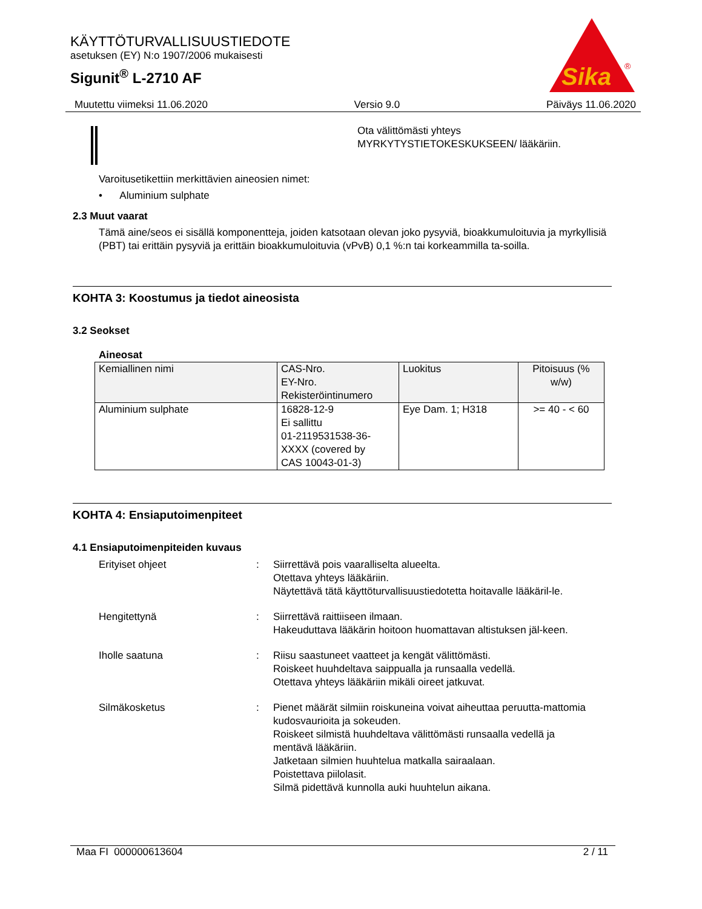KÄYTTÖTURVALLISUUSTIEDOTE
asetuksen (EY) N:o 1907/2006 mukaisesti
Sigunit<sup>®</sup> L-2710 AF
Sika
®
Muutettu viimeksi 11.06.2020 Versio 9.0 Päiväys 11.06.2020
Ota välittömästi yhteys
MYRKYTYSTIETOKESKUKSEEN/ lääkäriin.
Varoitusetikettiin merkittävien aineosien nimet:
• Aluminium sulphate
2.3 Muut vaarat
Tämä aine/seos ei sisällä komponentteja, joiden katsotaan olevan joko pysyviä, bioakkumuloituvia ja myrkyllisiä (PBT) tai erittäin pysyviä ja erittäin bioakkumuloituvia (vPvB) 0,1 %:n tai korkeammilla ta-soilla.
KOHTA 3: Koostumus ja tiedot aineosista
3.2 Seokset
Aineosat
| Kemiallinen nimi | CAS-Nro. EY-Nro. Rekisteröintinumero | Luokitus | Pitoisuus (% w/w) |
| --- | --- | --- | --- |
| Aluminium sulphate | 16828-12-9 Ei sallittu 01-2119531538-36- XXXX (covered by CAS 10043-01-3) | Eye Dam. 1; H318 | >= 40 - < 60 |
KOHTA 4: Ensiaputoimenpiteet
4.1 Ensiaputoimenpiteiden kuvaus
Erityiset ohjeet: Siirrettävä pois vaaralliselta alueelta.
Otettava yhteys lääkäriin.
Näytettävä tätä käyttöturvallisuustiedotetta hoitavalle lääkäril-le.
Hengitettynä: Siirrettävä raittiiseen ilmaan.
Hakeuduttava lääkärin hoitoon huomattavan altistuksen jäl-keen.
Iholle saatuna: Riisu saastuneet vaatteet ja kengät välittömästi.
Roiskeet huuhdeltava saippualla ja runsaalla vedellä.
Otettava yhteys lääkäriin mikäli oireet jatkuvat.
Silmäkosketus: Pienet määrät silmiin roiskuneina voivat aiheuttaa peruutta-mattomia kudosvaurioita ja sokeuden.
Roiskeet silmistä huuhdeltava välittömästi runsaalla vedellä ja mentävä lääkäriin.
Jatketaan silmien huuhtelua matkalla sairaalaan.
Poistettava piilolasit.
Silmä pidettävä kunnolla auki huuhtelun aikana.
Maa FI 000000613604 2 / 11